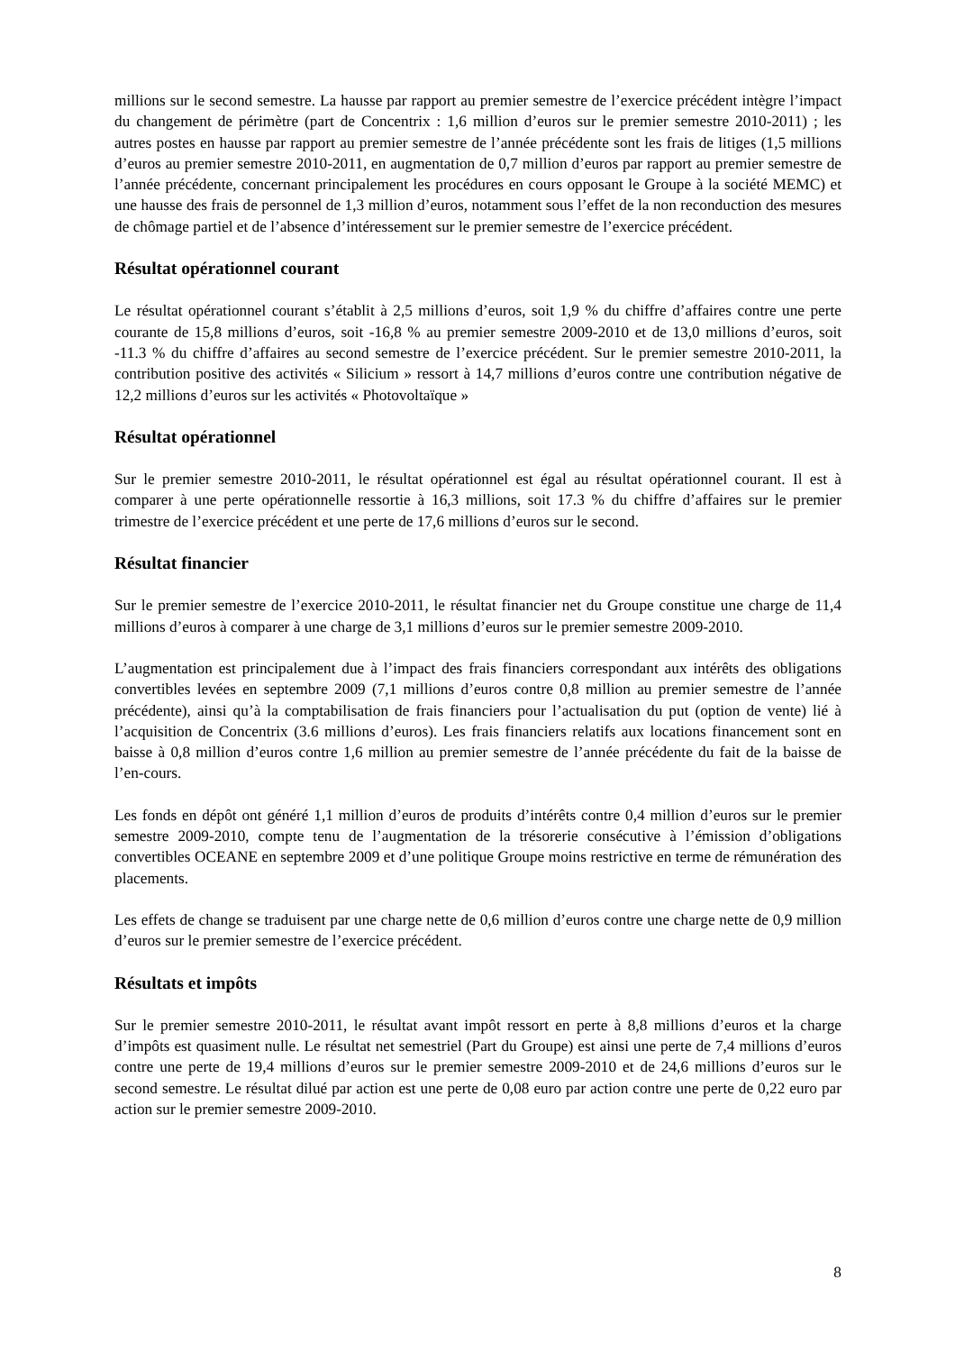millions sur le second semestre. La hausse par rapport au premier semestre de l’exercice précédent intègre l’impact du changement de périmètre (part de Concentrix : 1,6 million d’euros sur le premier semestre 2010-2011) ; les autres postes en hausse par rapport au premier semestre de l’année précédente sont les frais de litiges (1,5 millions d’euros au premier semestre 2010-2011, en augmentation de 0,7 million d’euros par rapport au premier semestre de l’année précédente, concernant principalement les procédures en cours opposant le Groupe à la société MEMC) et une hausse des frais de personnel de 1,3 million d’euros, notamment sous l’effet de la non reconduction des mesures de chômage partiel et de l’absence d’intéressement sur le premier semestre de l’exercice précédent.
Résultat opérationnel courant
Le résultat opérationnel courant s’établit à 2,5 millions d’euros, soit 1,9 % du chiffre d’affaires contre une perte courante de 15,8 millions d’euros, soit -16,8 % au premier semestre 2009-2010 et de 13,0 millions d’euros, soit -11.3 % du chiffre d’affaires au second semestre de l’exercice précédent. Sur le premier semestre 2010-2011, la contribution positive des activités « Silicium » ressort à 14,7 millions d’euros contre une contribution négative de 12,2 millions d’euros sur les activités « Photovoltaïque »
Résultat opérationnel
Sur le premier semestre 2010-2011, le résultat opérationnel est égal au résultat opérationnel courant. Il est à comparer à une perte opérationnelle ressortie à 16,3 millions, soit 17.3 % du chiffre d’affaires sur le premier trimestre de l’exercice précédent et une perte de 17,6 millions d’euros sur le second.
Résultat financier
Sur le premier semestre de l’exercice 2010-2011, le résultat financier net du Groupe constitue une charge de 11,4 millions d’euros à comparer à une charge de 3,1 millions d’euros sur le premier semestre 2009-2010.
L’augmentation est principalement due à l’impact des frais financiers correspondant aux intérêts des obligations convertibles levées en septembre 2009 (7,1 millions d’euros contre 0,8 million au premier semestre de l’année précédente), ainsi qu’à la comptabilisation de frais financiers pour l’actualisation du put (option de vente) lié à l’acquisition de Concentrix (3.6 millions d’euros). Les frais financiers relatifs aux locations financement sont en baisse à 0,8 million d’euros contre 1,6 million au premier semestre de l’année précédente du fait de la baisse de l’en-cours.
Les fonds en dépôt ont généré 1,1 million d’euros de produits d’intérêts contre 0,4 million d’euros sur le premier semestre 2009-2010, compte tenu de l’augmentation de la trésorerie consécutive à l’émission d’obligations convertibles OCEANE en septembre 2009 et d’une politique Groupe moins restrictive en terme de rémunération des placements.
Les effets de change se traduisent par une charge nette de 0,6 million d’euros contre une charge nette de 0,9 million d’euros sur le premier semestre de l’exercice précédent.
Résultats et impôts
Sur le premier semestre 2010-2011, le résultat avant impôt ressort en perte à 8,8 millions d’euros et la charge d’impôts est quasiment nulle. Le résultat net semestriel (Part du Groupe) est ainsi une perte de 7,4 millions d’euros contre une perte de 19,4 millions d’euros sur le premier semestre 2009-2010 et de 24,6 millions d’euros sur le second semestre. Le résultat dilué par action est une perte de 0,08 euro par action contre une perte de 0,22 euro par action sur le premier semestre 2009-2010.
8